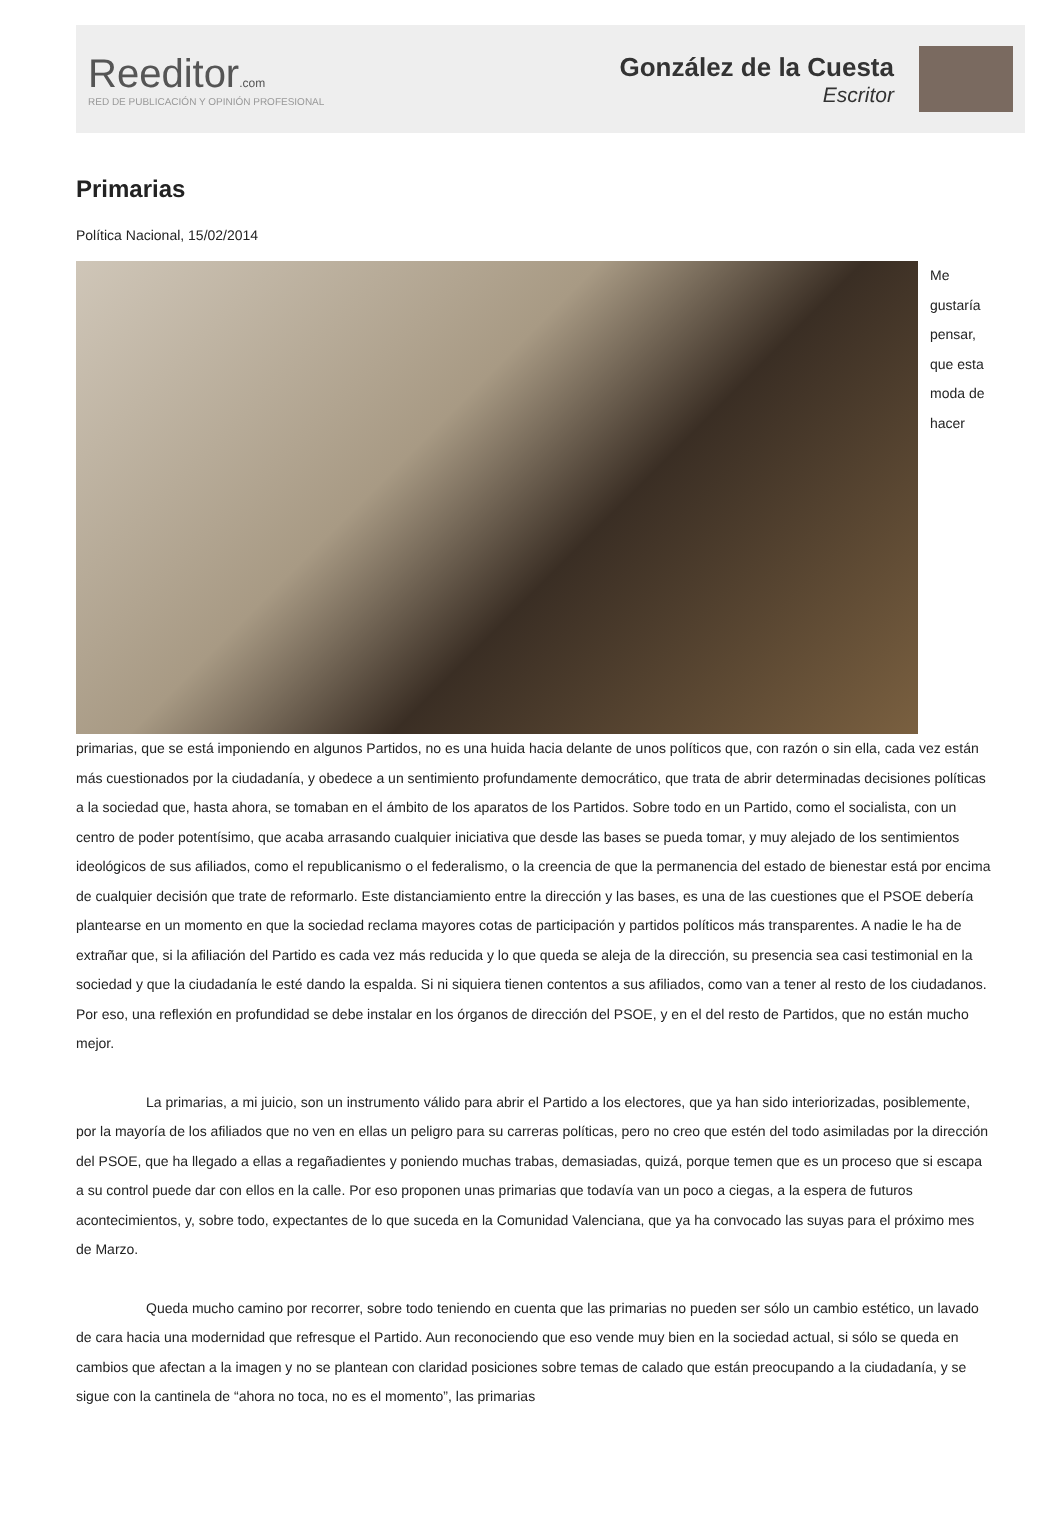Reeditor.com
RED DE PUBLICACIÓN Y OPINIÓN PROFESIONAL
González de la Cuesta
Escritor
Primarias
Política Nacional, 15/02/2014
Me gustaría pensar, que esta moda de hacer primarias, que se está imponiendo en algunos Partidos, no es una huida hacia delante de unos políticos que, con razón o sin ella, cada vez están más cuestionados por la ciudadanía, y obedece a un sentimiento profundamente democrático, que trata de abrir determinadas decisiones políticas a la sociedad que, hasta ahora, se tomaban en el ámbito de los aparatos de los Partidos. Sobre todo en un Partido, como el socialista, con un centro de poder potentísimo, que acaba arrasando cualquier iniciativa que desde las bases se pueda tomar, y muy alejado de los sentimientos ideológicos de sus afiliados, como el republicanismo o el federalismo, o la creencia de que la permanencia del estado de bienestar está por encima de cualquier decisión que trate de reformarlo. Este distanciamiento entre la dirección y las bases, es una de las cuestiones que el PSOE debería plantearse en un momento en que la sociedad reclama mayores cotas de participación y partidos políticos más transparentes. A nadie le ha de extrañar que, si la afiliación del Partido es cada vez más reducida y lo que queda se aleja de la dirección, su presencia sea casi testimonial en la sociedad y que la ciudadanía le esté dando la espalda. Si ni siquiera tienen contentos a sus afiliados, como van a tener al resto de los ciudadanos. Por eso, una reflexión en profundidad se debe instalar en los órganos de dirección del PSOE, y en el del resto de Partidos, que no están mucho mejor.
La primarias, a mi juicio, son un instrumento válido para abrir el Partido a los electores, que ya han sido interiorizadas, posiblemente, por la mayoría de los afiliados que no ven en ellas un peligro para su carreras políticas, pero no creo que estén del todo asimiladas por la dirección del PSOE, que ha llegado a ellas a regañadientes y poniendo muchas trabas, demasiadas, quizá, porque temen que es un proceso que si escapa a su control puede dar con ellos en la calle. Por eso proponen unas primarias que todavía van un poco a ciegas, a la espera de futuros acontecimientos, y, sobre todo, expectantes de lo que suceda en la Comunidad Valenciana, que ya ha convocado las suyas para el próximo mes de Marzo.
Queda mucho camino por recorrer, sobre todo teniendo en cuenta que las primarias no pueden ser sólo un cambio estético, un lavado de cara hacia una modernidad que refresque el Partido. Aun reconociendo que eso vende muy bien en la sociedad actual, si sólo se queda en cambios que afectan a la imagen y no se plantean con claridad posiciones sobre temas de calado que están preocupando a la ciudadanía, y se sigue con la cantinela de “ahora no toca, no es el momento”, las primarias